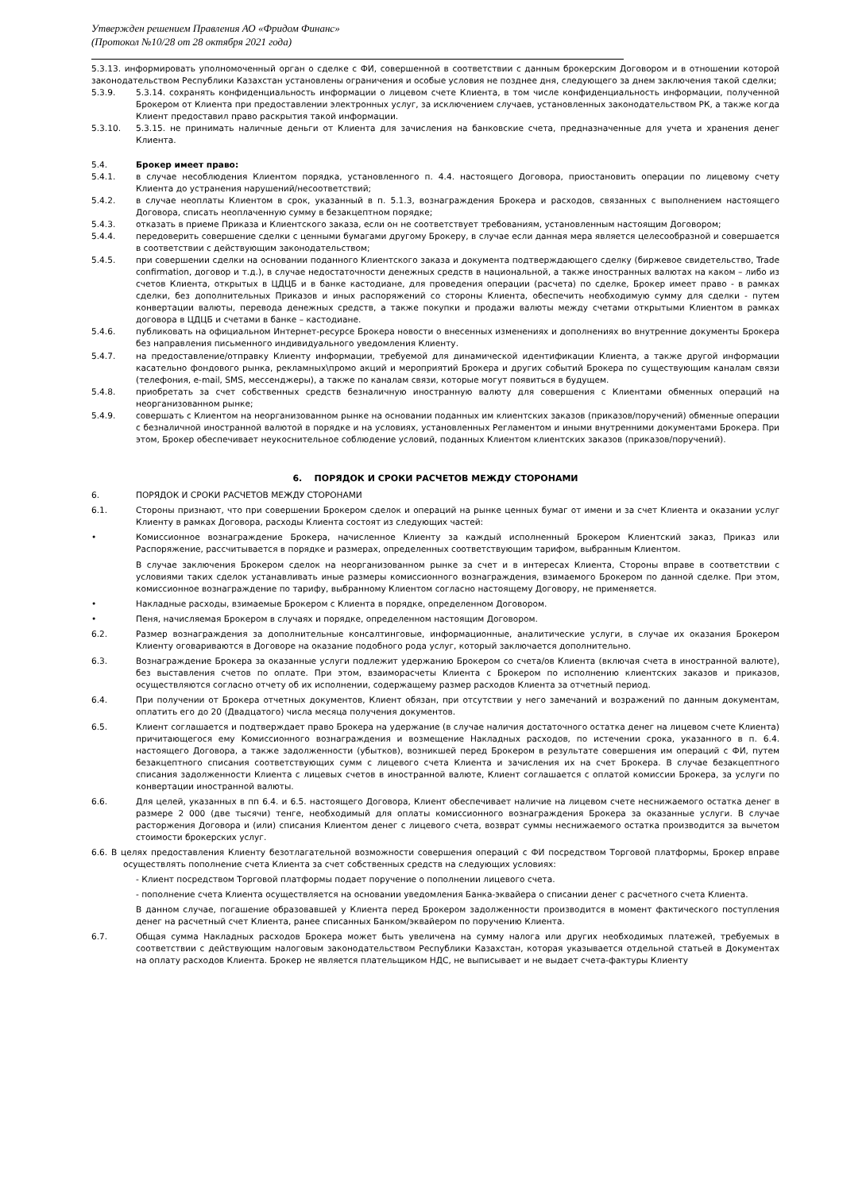Утвержден решением Правления АО «Фридом Финанс»
(Протокол №10/28 от 28 октября 2021 года)
5.3.13. информировать уполномоченный орган о сделке с ФИ, совершенной в соответствии с данным брокерским Договором и в отношении которой законодательством Республики Казахстан установлены ограничения и особые условия не позднее дня, следующего за днем заключения такой сделки;
5.3.9. 5.3.14. сохранять конфиденциальность информации о лицевом счете Клиента, в том числе конфиденциальность информации, полученной Брокером от Клиента при предоставлении электронных услуг, за исключением случаев, установленных законодательством РК, а также когда Клиент предоставил право раскрытия такой информации.
5.3.10. 5.3.15. не принимать наличные деньги от Клиента для зачисления на банковские счета, предназначенные для учета и хранения денег Клиента.
5.4. Брокер имеет право:
5.4.1. в случае несоблюдения Клиентом порядка, установленного п. 4.4. настоящего Договора, приостановить операции по лицевому счету Клиента до устранения нарушений/несоответствий;
5.4.2. в случае неоплаты Клиентом в срок, указанный в п. 5.1.3, вознаграждения Брокера и расходов, связанных с выполнением настоящего Договора, списать неоплаченную сумму в безакцептном порядке;
5.4.3. отказать в приеме Приказа и Клиентского заказа, если он не соответствует требованиям, установленным настоящим Договором;
5.4.4. передоверить совершение сделки с ценными бумагами другому Брокеру, в случае если данная мера является целесообразной и совершается в соответствии с действующим законодательством;
5.4.5. при совершении сделки на основании поданного Клиентского заказа и документа подтверждающего сделку (биржевое свидетельство, Trade confirmation, договор и т.д.), в случае недостаточности денежных средств в национальной, а также иностранных валютах на каком – либо из счетов Клиента, открытых в ЦДЦБ и в банке кастодиане, для проведения операции (расчета) по сделке, Брокер имеет право - в рамках сделки, без дополнительных Приказов и иных распоряжений со стороны Клиента, обеспечить необходимую сумму для сделки - путем конвертации валюты, перевода денежных средств, а также покупки и продажи валюты между счетами открытыми Клиентом в рамках договора в ЦДЦБ и счетами в банке – кастодиане.
5.4.6. публиковать на официальном Интернет-ресурсе Брокера новости о внесенных изменениях и дополнениях во внутренние документы Брокера без направления письменного индивидуального уведомления Клиенту.
5.4.7. на предоставление/отправку Клиенту информации, требуемой для динамической идентификации Клиента, а также другой информации касательно фондового рынка, рекламных\промо акций и мероприятий Брокера и других событий Брокера по существующим каналам связи (телефония, e-mail, SMS, мессенджеры), а также по каналам связи, которые могут появиться в будущем.
5.4.8. приобретать за счет собственных средств безналичную иностранную валюту для совершения с Клиентами обменных операций на неорганизованном рынке;
5.4.9. совершать с Клиентом на неорганизованном рынке на основании поданных им клиентских заказов (приказов/поручений) обменные операции с безналичной иностранной валютой в порядке и на условиях, установленных Регламентом и иными внутренними документами Брокера. При этом, Брокер обеспечивает неукоснительное соблюдение условий, поданных Клиентом клиентских заказов (приказов/поручений).
6. ПОРЯДОК И СРОКИ РАСЧЕТОВ МЕЖДУ СТОРОНАМИ
6. ПОРЯДОК И СРОКИ РАСЧЕТОВ МЕЖДУ СТОРОНАМИ
6.1. Стороны признают, что при совершении Брокером сделок и операций на рынке ценных бумаг от имени и за счет Клиента и оказании услуг Клиенту в рамках Договора, расходы Клиента состоят из следующих частей:
• Комиссионное вознаграждение Брокера, начисленное Клиенту за каждый исполненный Брокером Клиентский заказ, Приказ или Распоряжение, рассчитывается в порядке и размерах, определенных соответствующим тарифом, выбранным Клиентом.
В случае заключения Брокером сделок на неорганизованном рынке за счет и в интересах Клиента, Стороны вправе в соответствии с условиями таких сделок устанавливать иные размеры комиссионного вознаграждения, взимаемого Брокером по данной сделке. При этом, комиссионное вознаграждение по тарифу, выбранному Клиентом согласно настоящему Договору, не применяется.
• Накладные расходы, взимаемые Брокером с Клиента в порядке, определенном Договором.
• Пеня, начисляемая Брокером в случаях и порядке, определенном настоящим Договором.
6.2. Размер вознаграждения за дополнительные консалтинговые, информационные, аналитические услуги, в случае их оказания Брокером Клиенту оговариваются в Договоре на оказание подобного рода услуг, который заключается дополнительно.
6.3. Вознаграждение Брокера за оказанные услуги подлежит удержанию Брокером со счета/ов Клиента (включая счета в иностранной валюте), без выставления счетов по оплате. При этом, взаиморасчеты Клиента с Брокером по исполнению клиентских заказов и приказов, осуществляются согласно отчету об их исполнении, содержащему размер расходов Клиента за отчетный период.
6.4. При получении от Брокера отчетных документов, Клиент обязан, при отсутствии у него замечаний и возражений по данным документам, оплатить его до 20 (Двадцатого) числа месяца получения документов.
6.5. Клиент соглашается и подтверждает право Брокера на удержание (в случае наличия достаточного остатка денег на лицевом счете Клиента) причитающегося ему Комиссионного вознаграждения и возмещение Накладных расходов, по истечении срока, указанного в п. 6.4. настоящего Договора, а также задолженности (убытков), возникшей перед Брокером в результате совершения им операций с ФИ, путем безакцептного списания соответствующих сумм с лицевого счета Клиента и зачисления их на счет Брокера. В случае безакцептного списания задолженности Клиента с лицевых счетов в иностранной валюте, Клиент соглашается с оплатой комиссии Брокера, за услуги по конвертации иностранной валюты.
6.6. Для целей, указанных в пп 6.4. и 6.5. настоящего Договора, Клиент обеспечивает наличие на лицевом счете неснижаемого остатка денег в размере 2 000 (две тысячи) тенге, необходимый для оплаты комиссионного вознаграждения Брокера за оказанные услуги. В случае расторжения Договора и (или) списания Клиентом денег с лицевого счета, возврат суммы неснижаемого остатка производится за вычетом стоимости брокерских услуг.
6.6. В целях предоставления Клиенту безотлагательной возможности совершения операций с ФИ посредством Торговой платформы, Брокер вправе осуществлять пополнение счета Клиента за счет собственных средств на следующих условиях:
- Клиент посредством Торговой платформы подает поручение о пополнении лицевого счета.
- пополнение счета Клиента осуществляется на основании уведомления Банка-эквайера о списании денег с расчетного счета Клиента.
В данном случае, погашение образовавшей у Клиента перед Брокером задолженности производится в момент фактического поступления денег на расчетный счет Клиента, ранее списанных Банком/эквайером по поручению Клиента.
6.7. Общая сумма Накладных расходов Брокера может быть увеличена на сумму налога или других необходимых платежей, требуемых в соответствии с действующим налоговым законодательством Республики Казахстан, которая указывается отдельной статьей в Документах на оплату расходов Клиента. Брокер не является плательщиком НДС, не выписывает и не выдает счета-фактуры Клиенту